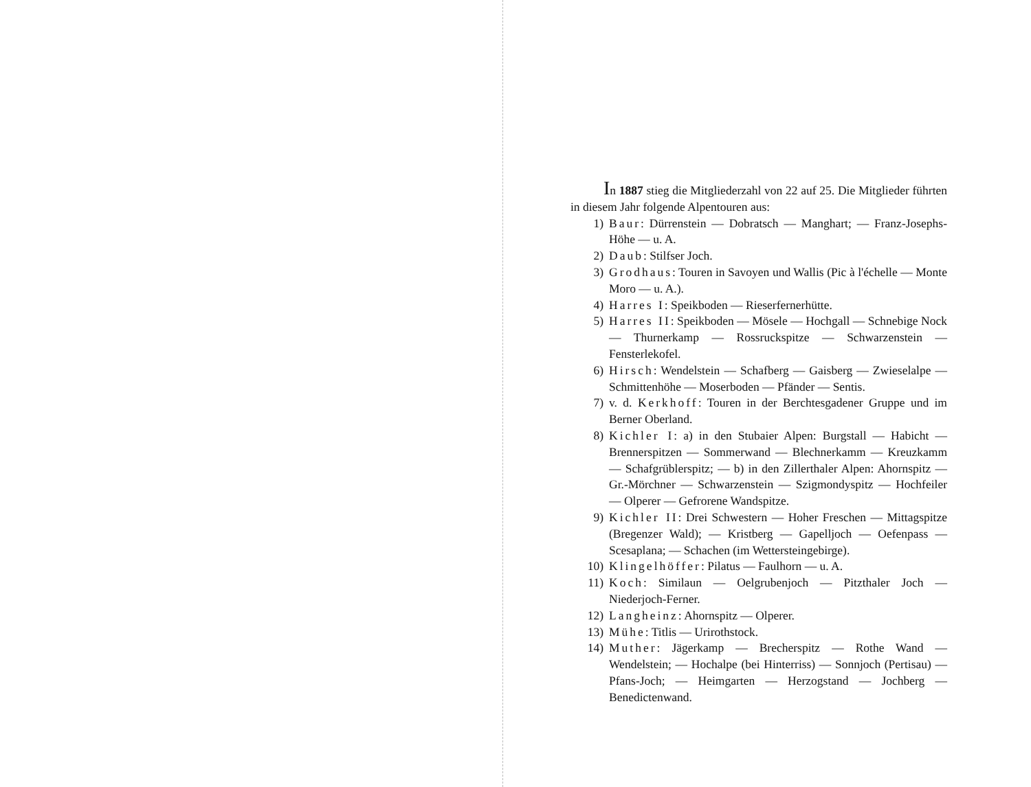In 1887 stieg die Mitgliederzahl von 22 auf 25. Die Mitglieder führten in diesem Jahr folgende Alpentouren aus:
1) Baur: Dürrenstein — Dobratsch — Manghart; — Franz-Josephs-Höhe — u. A.
2) Daub: Stilfser Joch.
3) Grodhaus: Touren in Savoyen und Wallis (Pic à l'échelle — Monte Moro — u. A.).
4) Harres I: Speikboden — Rieserfernerhütte.
5) Harres II: Speikboden — Mösele — Hochgall — Schnebige Nock — Thurnerkamp — Rossruckspitze — Schwarzenstein — Fensterlekofel.
6) Hirsch: Wendelstein — Schafberg — Gaisberg — Zwieselalpe — Schmittenhöhe — Moserboden — Pfänder — Sentis.
7) v. d. Kerkhoff: Touren in der Berchtesgadener Gruppe und im Berner Oberland.
8) Kichler I: a) in den Stubaier Alpen: Burgstall — Habicht — Brennerspitzen — Sommerwand — Blechnerkamm — Kreuzkamm — Schafgrüblerspitz; — b) in den Zillerthaler Alpen: Ahornspitz — Gr.-Mörchner — Schwarzenstein — Szigmondyspitz — Hochfeiler — Olperer — Gefrorene Wandspitze.
9) Kichler II: Drei Schwestern — Hoher Freschen — Mittagspitze (Bregenzer Wald); — Kristberg — Gapelljoch — Oefenpass — Scesaplana; — Schachen (im Wettersteingebirge).
10) Klingelhöffer: Pilatus — Faulhorn — u. A.
11) Koch: Similaun — Oelgrubenjoch — Pitzthaler Joch — Niederjoch-Ferner.
12) Langheinz: Ahornspitz — Olperer.
13) Mühe: Titlis — Urirothstock.
14) Muther: Jägerkamp — Brecherspitz — Rothe Wand — Wendelstein; — Hochalpe (bei Hinterriss) — Sonnjoch (Pertisau) — Pfans-Joch; — Heimgarten — Herzogstand — Jochberg — Benedictenwand.